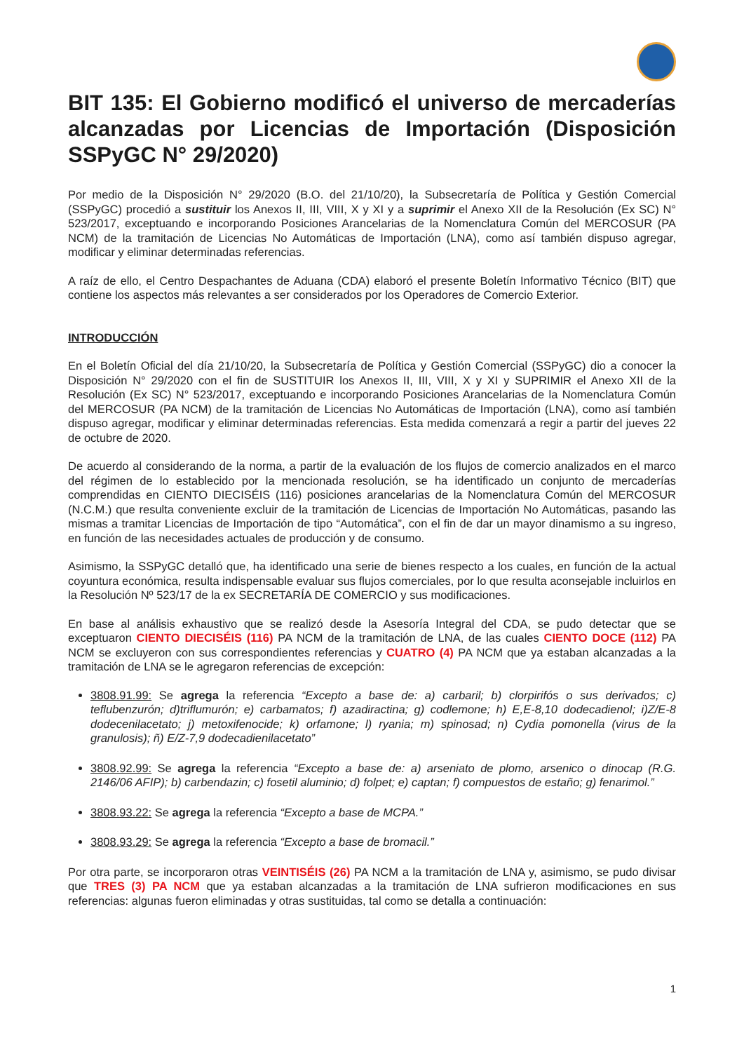BIT 135: El Gobierno modificó el universo de mercaderías alcanzadas por Licencias de Importación (Disposición SSPyGC N° 29/2020)
Por medio de la Disposición N° 29/2020 (B.O. del 21/10/20), la Subsecretaría de Política y Gestión Comercial (SSPyGC) procedió a sustituir los Anexos II, III, VIII, X y XI y a suprimir el Anexo XII de la Resolución (Ex SC) N° 523/2017, exceptuando e incorporando Posiciones Arancelarias de la Nomenclatura Común del MERCOSUR (PA NCM) de la tramitación de Licencias No Automáticas de Importación (LNA), como así también dispuso agregar, modificar y eliminar determinadas referencias.
A raíz de ello, el Centro Despachantes de Aduana (CDA) elaboró el presente Boletín Informativo Técnico (BIT) que contiene los aspectos más relevantes a ser considerados por los Operadores de Comercio Exterior.
INTRODUCCIÓN
En el Boletín Oficial del día 21/10/20, la Subsecretaría de Política y Gestión Comercial (SSPyGC) dio a conocer la Disposición N° 29/2020 con el fin de SUSTITUIR los Anexos II, III, VIII, X y XI y SUPRIMIR el Anexo XII de la Resolución (Ex SC) N° 523/2017, exceptuando e incorporando Posiciones Arancelarias de la Nomenclatura Común del MERCOSUR (PA NCM) de la tramitación de Licencias No Automáticas de Importación (LNA), como así también dispuso agregar, modificar y eliminar determinadas referencias. Esta medida comenzará a regir a partir del jueves 22 de octubre de 2020.
De acuerdo al considerando de la norma, a partir de la evaluación de los flujos de comercio analizados en el marco del régimen de lo establecido por la mencionada resolución, se ha identificado un conjunto de mercaderías comprendidas en CIENTO DIECISÉIS (116) posiciones arancelarias de la Nomenclatura Común del MERCOSUR (N.C.M.) que resulta conveniente excluir de la tramitación de Licencias de Importación No Automáticas, pasando las mismas a tramitar Licencias de Importación de tipo “Automática”, con el fin de dar un mayor dinamismo a su ingreso, en función de las necesidades actuales de producción y de consumo.
Asimismo, la SSPyGC detalló que, ha identificado una serie de bienes respecto a los cuales, en función de la actual coyuntura económica, resulta indispensable evaluar sus flujos comerciales, por lo que resulta aconsejable incluirlos en la Resolución Nº 523/17 de la ex SECRETARÍA DE COMERCIO y sus modificaciones.
En base al análisis exhaustivo que se realizó desde la Asesoría Integral del CDA, se pudo detectar que se exceptuaron CIENTO DIECISÉIS (116) PA NCM de la tramitación de LNA, de las cuales CIENTO DOCE (112) PA NCM se excluyeron con sus correspondientes referencias y CUATRO (4) PA NCM que ya estaban alcanzadas a la tramitación de LNA se le agregaron referencias de excepción:
3808.91.99: Se agrega la referencia “Excepto a base de: a) carbaril; b) clorpirifós o sus derivados; c) teflubenzurón; d)triflumurón; e) carbamatos; f) azadiractina; g) codlemone; h) E,E-8,10 dodecadienol; i)Z/E-8 dodecenilacetato; j) metoxifenocide; k) orfamone; l) ryania; m) spinosad; n) Cydia pomonella (virus de la granulosis); ñ) E/Z-7,9 dodecadienilacetato”
3808.92.99: Se agrega la referencia “Excepto a base de: a) arseniato de plomo, arsenico o dinocap (R.G. 2146/06 AFIP); b) carbendazin; c) fosetil aluminio; d) folpet; e) captan; f) compuestos de estaño; g) fenarimol.”
3808.93.22: Se agrega la referencia “Excepto a base de MCPA.”
3808.93.29: Se agrega la referencia “Excepto a base de bromacil.”
Por otra parte, se incorporaron otras VEINTISÉIS (26) PA NCM a la tramitación de LNA y, asimismo, se pudo divisar que TRES (3) PA NCM que ya estaban alcanzadas a la tramitación de LNA sufrieron modificaciones en sus referencias: algunas fueron eliminadas y otras sustituidas, tal como se detalla a continuación:
1